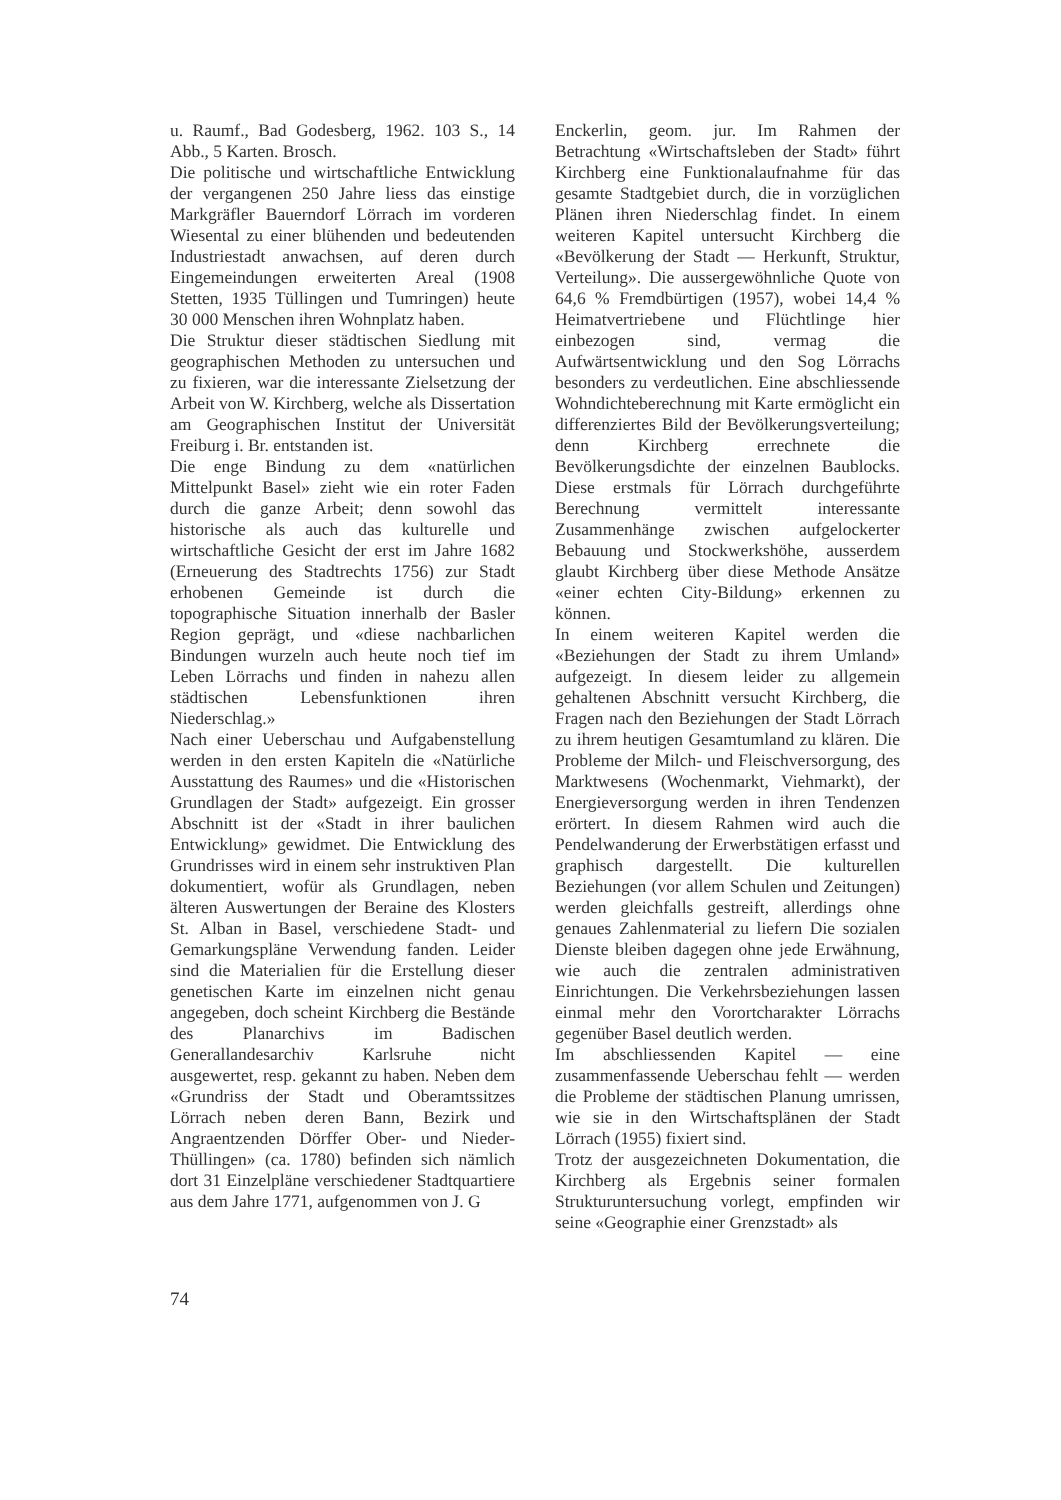u. Raumf., Bad Godesberg, 1962. 103 S., 14 Abb., 5 Karten. Brosch.
Die politische und wirtschaftliche Entwicklung der vergangenen 250 Jahre liess das einstige Markgräfler Bauerndorf Lörrach im vorderen Wiesental zu einer blühenden und bedeutenden Industriestadt anwachsen, auf deren durch Eingemeindungen erweiterten Areal (1908 Stetten, 1935 Tüllingen und Tumringen) heute 30 000 Menschen ihren Wohnplatz haben.
Die Struktur dieser städtischen Siedlung mit geographischen Methoden zu untersuchen und zu fixieren, war die interessante Zielsetzung der Arbeit von W. Kirchberg, welche als Dissertation am Geographischen Institut der Universität Freiburg i. Br. entstanden ist.
Die enge Bindung zu dem «natürlichen Mittelpunkt Basel» zieht wie ein roter Faden durch die ganze Arbeit; denn sowohl das historische als auch das kulturelle und wirtschaftliche Gesicht der erst im Jahre 1682 (Erneuerung des Stadtrechts 1756) zur Stadt erhobenen Gemeinde ist durch die topographische Situation innerhalb der Basler Region geprägt, und «diese nachbarlichen Bindungen wurzeln auch heute noch tief im Leben Lörrachs und finden in nahezu allen städtischen Lebensfunktionen ihren Niederschlag.»
Nach einer Ueberschau und Aufgabenstellung werden in den ersten Kapiteln die «Natürliche Ausstattung des Raumes» und die «Historischen Grundlagen der Stadt» aufgezeigt. Ein grosser Abschnitt ist der «Stadt in ihrer baulichen Entwicklung» gewidmet. Die Entwicklung des Grundrisses wird in einem sehr instruktiven Plan dokumentiert, wofür als Grundlagen, neben älteren Auswertungen der Beraine des Klosters St. Alban in Basel, verschiedene Stadt- und Gemarkungspläne Verwendung fanden. Leider sind die Materialien für die Erstellung dieser genetischen Karte im einzelnen nicht genau angegeben, doch scheint Kirchberg die Bestände des Planarchivs im Badischen Generallandesarchiv Karlsruhe nicht ausgewertet, resp. gekannt zu haben. Neben dem «Grundriss der Stadt und Oberamtssitzes Lörrach neben deren Bann, Bezirk und Angraentzenden Dörffer Ober- und Nieder-Thüllingen» (ca. 1780) befinden sich nämlich dort 31 Einzelpläne verschiedener Stadtquartiere aus dem Jahre 1771, aufgenommen von J. G
Enckerlin, geom. jur. Im Rahmen der Betrachtung «Wirtschaftsleben der Stadt» führt Kirchberg eine Funktionalaufnahme für das gesamte Stadtgebiet durch, die in vorzüglichen Plänen ihren Niederschlag findet. In einem weiteren Kapitel untersucht Kirchberg die «Bevölkerung der Stadt — Herkunft, Struktur, Verteilung». Die aussergewöhnliche Quote von 64,6 % Fremdbürtigen (1957), wobei 14,4 % Heimatvertriebene und Flüchtlinge hier einbezogen sind, vermag die Aufwärtsentwicklung und den Sog Lörrachs besonders zu verdeutlichen. Eine abschliessende Wohndichteberechnung mit Karte ermöglicht ein differenziertes Bild der Bevölkerungsverteilung; denn Kirchberg errechnete die Bevölkerungsdichte der einzelnen Baublocks. Diese erstmals für Lörrach durchgeführte Berechnung vermittelt interessante Zusammenhänge zwischen aufgelockerter Bebauung und Stockwerkshöhe, ausserdem glaubt Kirchberg über diese Methode Ansätze «einer echten City-Bildung» erkennen zu können.
In einem weiteren Kapitel werden die «Beziehungen der Stadt zu ihrem Umland» aufgezeigt. In diesem leider zu allgemein gehaltenen Abschnitt versucht Kirchberg, die Fragen nach den Beziehungen der Stadt Lörrach zu ihrem heutigen Gesamtumland zu klären. Die Probleme der Milch- und Fleischversorgung, des Marktwesens (Wochenmarkt, Viehmarkt), der Energieversorgung werden in ihren Tendenzen erörtert. In diesem Rahmen wird auch die Pendelwanderung der Erwerbstätigen erfasst und graphisch dargestellt. Die kulturellen Beziehungen (vor allem Schulen und Zeitungen) werden gleichfalls gestreift, allerdings ohne genaues Zahlenmaterial zu liefern Die sozialen Dienste bleiben dagegen ohne jede Erwähnung, wie auch die zentralen administrativen Einrichtungen. Die Verkehrsbeziehungen lassen einmal mehr den Vorortcharakter Lörrachs gegenüber Basel deutlich werden.
Im abschliessenden Kapitel — eine zusammenfassende Ueberschau fehlt — werden die Probleme der städtischen Planung umrissen, wie sie in den Wirtschaftsplänen der Stadt Lörrach (1955) fixiert sind.
Trotz der ausgezeichneten Dokumentation, die Kirchberg als Ergebnis seiner formalen Strukturuntersuchung vorlegt, empfinden wir seine «Geographie einer Grenzstadt» als
74